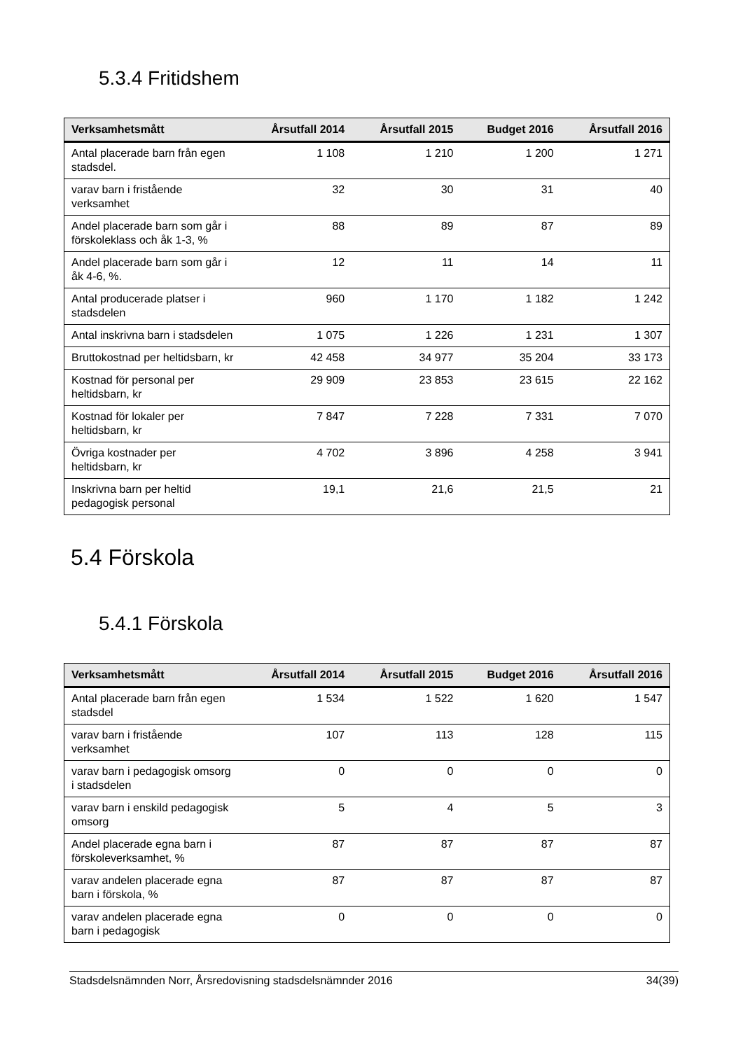5.3.4 Fritidshem
| Verksamhetsmått | Årsutfall 2014 | Årsutfall 2015 | Budget 2016 | Årsutfall 2016 |
| --- | --- | --- | --- | --- |
| Antal placerade barn från egen stadsdel. | 1 108 | 1 210 | 1 200 | 1 271 |
| varav barn i fristående verksamhet | 32 | 30 | 31 | 40 |
| Andel placerade barn som går i förskoleklass och åk 1-3, % | 88 | 89 | 87 | 89 |
| Andel placerade barn som går i åk 4-6, %. | 12 | 11 | 14 | 11 |
| Antal producerade platser i stadsdelen | 960 | 1 170 | 1 182 | 1 242 |
| Antal inskrivna barn i stadsdelen | 1 075 | 1 226 | 1 231 | 1 307 |
| Bruttokostnad per heltidsbarn, kr | 42 458 | 34 977 | 35 204 | 33 173 |
| Kostnad för personal per heltidsbarn, kr | 29 909 | 23 853 | 23 615 | 22 162 |
| Kostnad för lokaler per heltidsbarn, kr | 7 847 | 7 228 | 7 331 | 7 070 |
| Övriga kostnader per heltidsbarn, kr | 4 702 | 3 896 | 4 258 | 3 941 |
| Inskrivna barn per heltid pedagogisk personal | 19,1 | 21,6 | 21,5 | 21 |
5.4 Förskola
5.4.1 Förskola
| Verksamhetsmått | Årsutfall 2014 | Årsutfall 2015 | Budget 2016 | Årsutfall 2016 |
| --- | --- | --- | --- | --- |
| Antal placerade barn från egen stadsdel | 1 534 | 1 522 | 1 620 | 1 547 |
| varav barn i fristående verksamhet | 107 | 113 | 128 | 115 |
| varav barn i pedagogisk omsorg i stadsdelen | 0 | 0 | 0 | 0 |
| varav barn i enskild pedagogisk omsorg | 5 | 4 | 5 | 3 |
| Andel placerade egna barn i förskoleverksamhet, % | 87 | 87 | 87 | 87 |
| varav andelen placerade egna barn i förskola, % | 87 | 87 | 87 | 87 |
| varav andelen placerade egna barn i pedagogisk | 0 | 0 | 0 | 0 |
Stadsdelsnämnden Norr, Årsredovisning stadsdelsnämnder 2016 34(39)